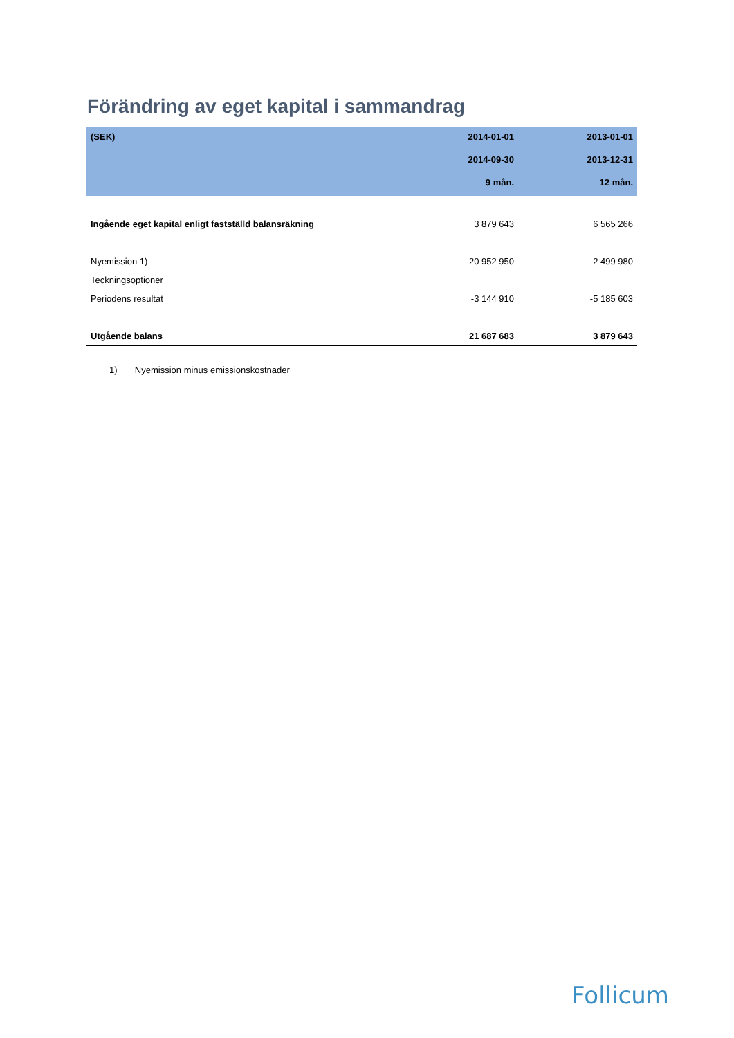Förändring av eget kapital i sammandrag
| (SEK) | 2014-01-01 | 2013-01-01 |
| --- | --- | --- |
| | 2014-09-30 | 2013-12-31 |
| | 9 mån. | 12 mån. |
| Ingående eget kapital enligt fastställd balansräkning | 3 879 643 | 6 565 266 |
| Nyemission 1) | 20 952 950 | 2 499 980 |
| Teckningsoptioner | | |
| Periodens resultat | -3 144 910 | -5 185 603 |
| Utgående balans | 21 687 683 | 3 879 643 |
1) Nyemission minus emissionskostnader
Follicum